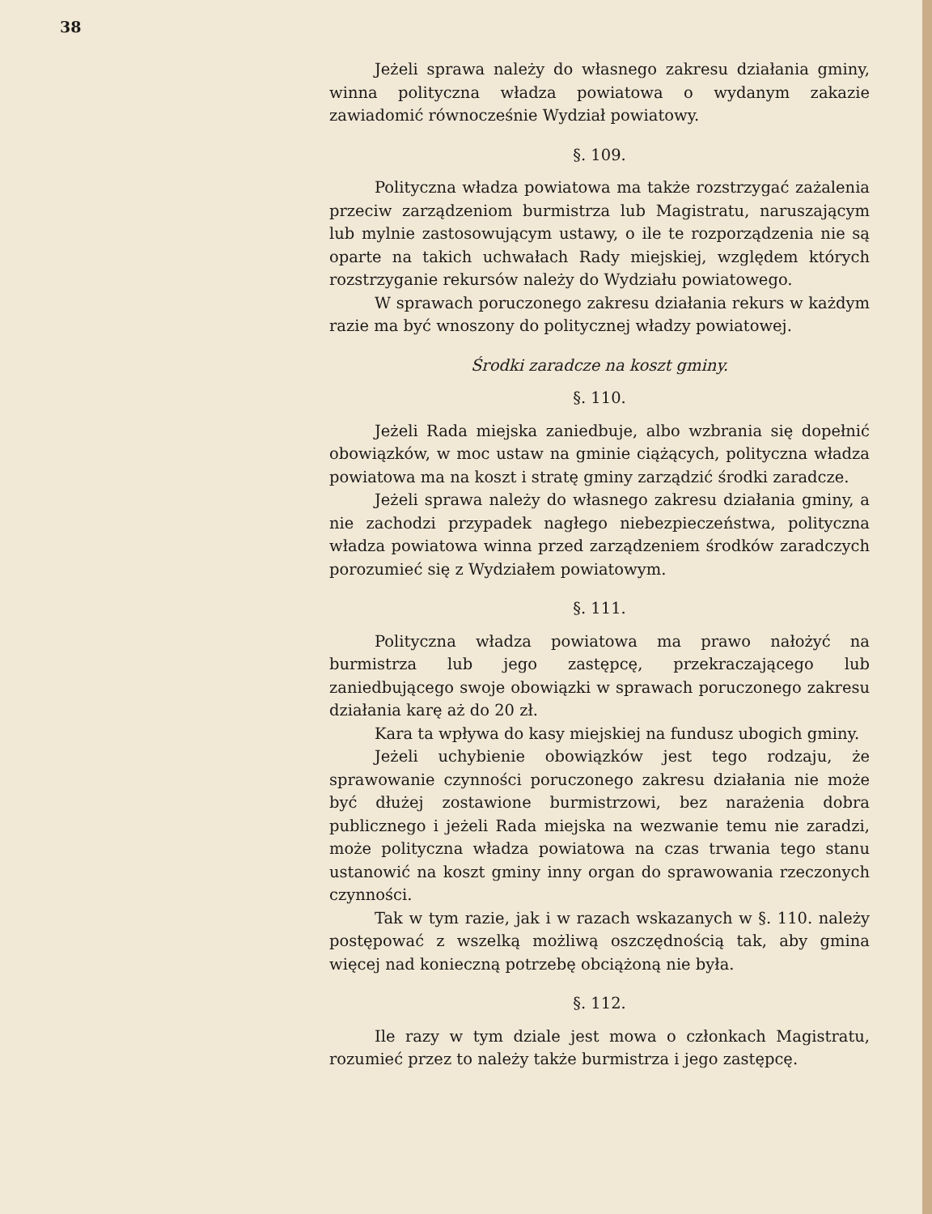38
Jeżeli sprawa należy do własnego zakresu działania gminy, winna polityczna władza powiatowa o wydanym zakazie zawiadomić równocześnie Wydział powiatowy.
§. 109.
Polityczna władza powiatowa ma także rozstrzygać zażalenia przeciw zarządzeniom burmistrza lub Magistratu, naruszającym lub mylnie zastosowującym ustawy, o ile te rozporządzenia nie są oparte na takich uchwałach Rady miejskiej, względem których rozstrzyganie rekursów należy do Wydziału powiatowego.
W sprawach poruczonego zakresu działania rekurs w każdym razie ma być wnoszony do politycznej władzy powiatowej.
Środki zaradcze na koszt gminy.
§. 110.
Jeżeli Rada miejska zaniedbuje, albo wzbrania się dopełnić obowiązków, w moc ustaw na gminie ciążących, polityczna władza powiatowa ma na koszt i stratę gminy zarządzić środki zaradcze.
Jeżeli sprawa należy do własnego zakresu działania gminy, a nie zachodzi przypadek nagłego niebezpieczeństwa, polityczna władza powiatowa winna przed zarządzeniem środków zaradczych porozumieć się z Wydziałem powiatowym.
§. 111.
Polityczna władza powiatowa ma prawo nałożyć na burmistrza lub jego zastępcę, przekraczającego lub zaniedbującego swoje obowiązki w sprawach poruczonego zakresu działania karę aż do 20 zł.
Kara ta wpływa do kasy miejskiej na fundusz ubogich gminy.
Jeżeli uchybienie obowiązków jest tego rodzaju, że sprawowanie czynności poruczonego zakresu działania nie może być dłużej zostawione burmistrzowi, bez narażenia dobra publicznego i jeżeli Rada miejska na wezwanie temu nie zaradzi, może polityczna władza powiatowa na czas trwania tego stanu ustanowić na koszt gminy inny organ do sprawowania rzeczonych czynności.
Tak w tym razie, jak i w razach wskazanych w §. 110. należy postępować z wszelką możliwą oszczędnością tak, aby gmina więcej nad konieczną potrzebę obciążoną nie była.
§. 112.
Ile razy w tym dziale jest mowa o członkach Magistratu, rozumieć przez to należy także burmistrza i jego zastępcę.